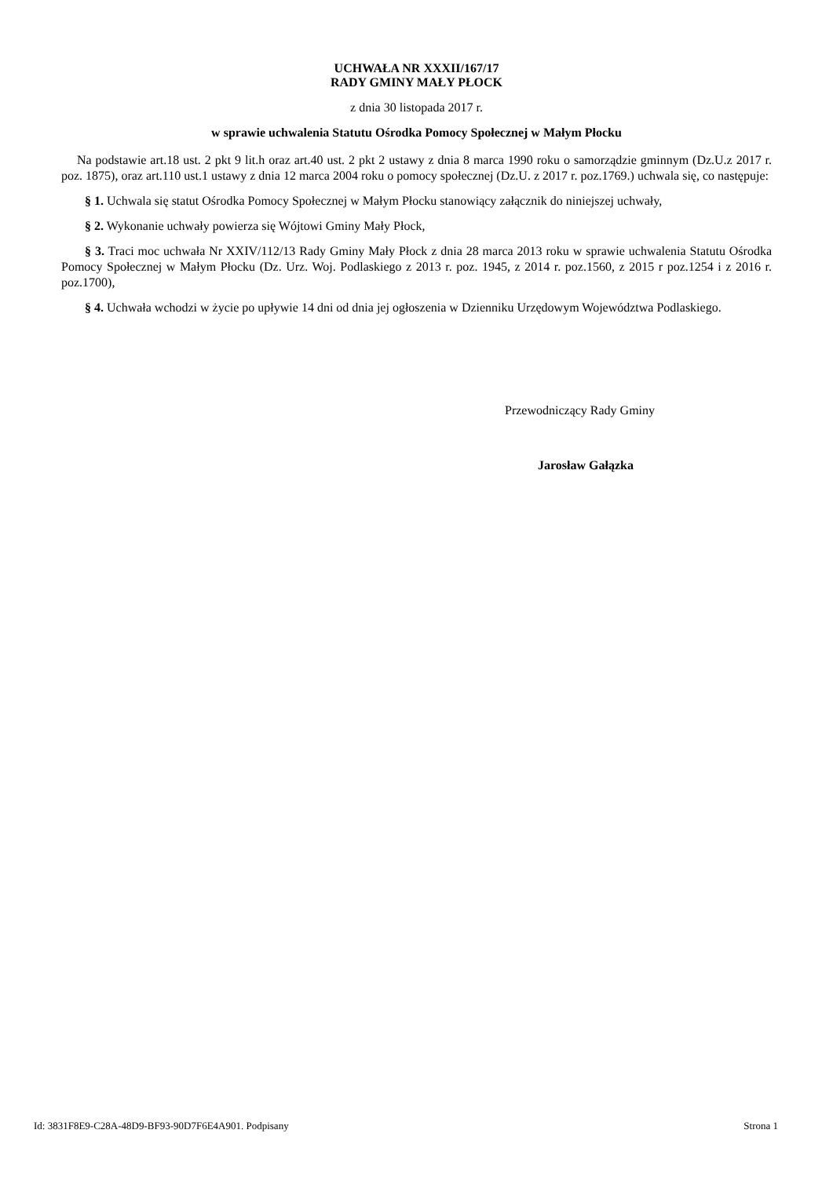UCHWAŁA NR XXXII/167/17
RADY GMINY MAŁY PŁOCK
z dnia 30 listopada 2017 r.
w sprawie uchwalenia Statutu Ośrodka Pomocy Społecznej w Małym Płocku
Na podstawie art.18 ust. 2 pkt 9 lit.h oraz art.40 ust. 2 pkt 2 ustawy z dnia 8 marca 1990 roku o samorządzie gminnym (Dz.U.z 2017 r. poz. 1875), oraz art.110 ust.1 ustawy z dnia 12 marca 2004 roku o pomocy społecznej (Dz.U. z 2017 r. poz.1769.) uchwala się, co następuje:
§ 1. Uchwala się statut Ośrodka Pomocy Społecznej w Małym Płocku stanowiący załącznik do niniejszej uchwały,
§ 2. Wykonanie uchwały powierza się Wójtowi Gminy Mały Płock,
§ 3. Traci moc uchwała Nr XXIV/112/13 Rady Gminy Mały Płock z dnia 28 marca 2013 roku w sprawie uchwalenia Statutu Ośrodka Pomocy Społecznej w Małym Płocku (Dz. Urz. Woj. Podlaskiego z 2013 r. poz. 1945, z 2014 r. poz.1560, z 2015 r poz.1254 i z 2016 r. poz.1700),
§ 4. Uchwała wchodzi w życie po upływie 14 dni od dnia jej ogłoszenia w Dzienniku Urzędowym Województwa Podlaskiego.
Przewodniczący Rady Gminy
Jarosław Gałązka
Id: 3831F8E9-C28A-48D9-BF93-90D7F6E4A901. Podpisany Strona 1